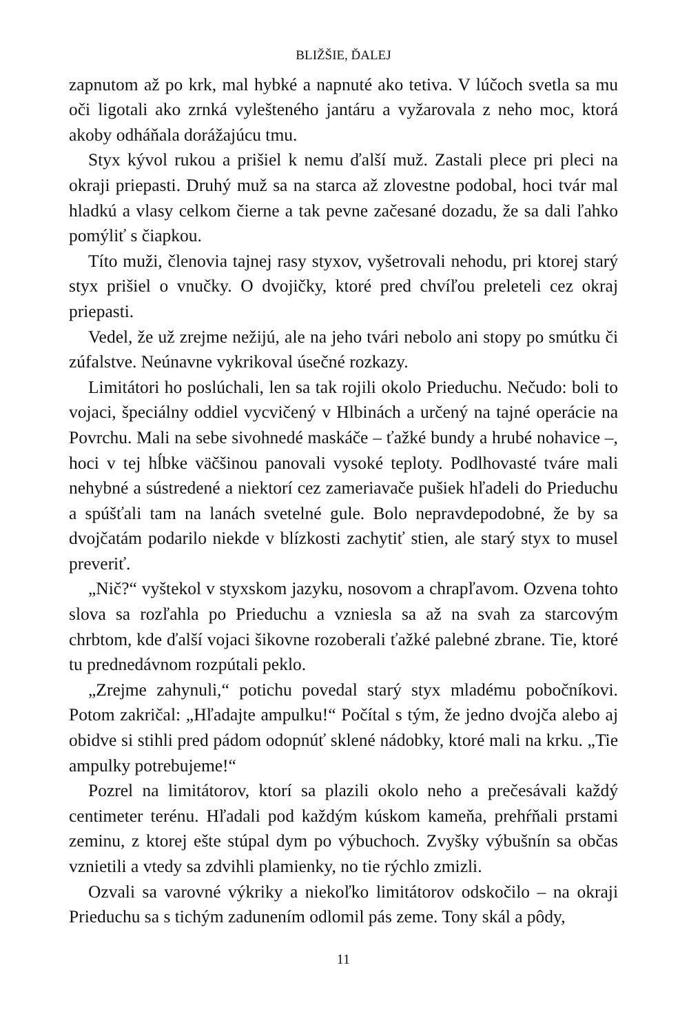BLIŽŠIE, ĎALEJ
zapnutom až po krk, mal hybké a napnuté ako tetiva. V lúčoch svetla sa mu oči ligotali ako zrnká vylešteného jantáru a vyžarovala z neho moc, ktorá akoby odháňala dorážajúcu tmu.
Styx kývol rukou a prišiel k nemu ďalší muž. Zastali plece pri pleci na okraji priepasti. Druhý muž sa na starca až zlovestne podobal, hoci tvár mal hladkú a vlasy celkom čierne a tak pevne začesané dozadu, že sa dali ľahko pomýliť s čiapkou.
Títo muži, členovia tajnej rasy styxov, vyšetrovali nehodu, pri ktorej starý styx prišiel o vnučky. O dvojičky, ktoré pred chvíľou preleteli cez okraj priepasti.
Vedel, že už zrejme nežijú, ale na jeho tvári nebolo ani stopy po smútku či zúfalstve. Neúnavne vykrikoval úsečné rozkazy.
Limitátori ho poslúchali, len sa tak rojili okolo Prieduchu. Nečudo: boli to vojaci, špeciálny oddiel vycvičený v Hlbinách a určený na tajné operácie na Povrchu. Mali na sebe sivohnedé maskáče – ťažké bundy a hrubé nohavice –, hoci v tej hĺbke väčšinou panovali vysoké teploty. Podlhovasté tváre mali nehybné a sústredené a niektorí cez zameriavače pušiek hľadeli do Prieduchu a spúšťali tam na lanách svetelné gule. Bolo nepravdepodobné, že by sa dvojčatám podarilo niekde v blízkosti zachytiť stien, ale starý styx to musel preveriť.
„Nič?“ vyštekol v styxskom jazyku, nosovom a chrapľavom. Ozvena tohto slova sa rozľahla po Prieduchu a vzniesla sa až na svah za starcovým chrbtom, kde ďalší vojaci šikovne rozoberali ťažké palebné zbrane. Tie, ktoré tu prednedávnom rozpútali peklo.
„Zrejme zahynuli,“ potichu povedal starý styx mladému pobočníkovi. Potom zakričal: „Hľadajte ampulku!“ Počítal s tým, že jedno dvojča alebo aj obidve si stihli pred pádom odopnúť sklené nádobky, ktoré mali na krku. „Tie ampulky potrebujeme!“
Pozrel na limitátorov, ktorí sa plazili okolo neho a prečesávali každý centimeter terénu. Hľadali pod každým kúskom kameňa, prehŕňali prstami zeminu, z ktorej ešte stúpal dym po výbuchoch. Zvyšky výbušnín sa občas vznietili a vtedy sa zdvihli plamienky, no tie rýchlo zmizli.
Ozvali sa varovné výkriky a niekoľko limitátorov odskočilo – na okraji Prieduchu sa s tichým zadunením odlomil pás zeme. Tony skál a pôdy,
11